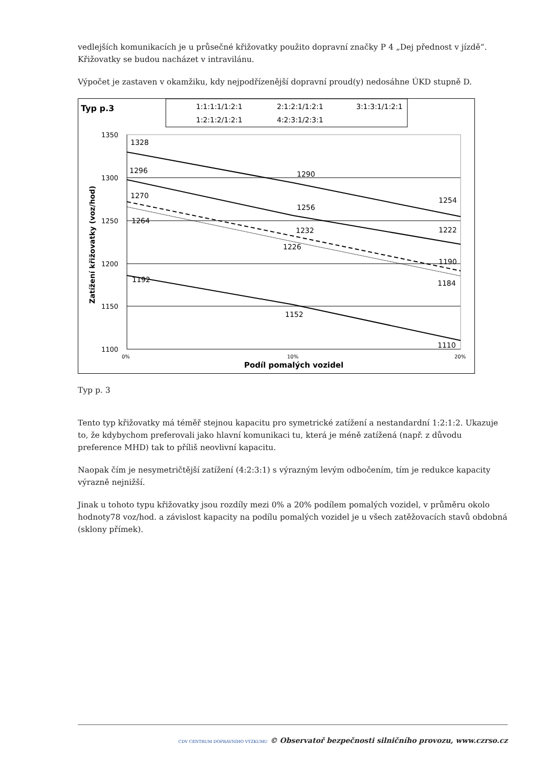vedlejších komunikacích je u průsečné křižovatky použito dopravní značky P 4 „Dej přednost v jízdě“. Křižovatky se budou nacházet v intravilánu.
Výpočet je zastaven v okamžiku, kdy nejpodřízenější dopravní proud(y) nedosáhne ÚKD stupně D.
Typ p.3
1:1:1:1/1:2:1
2:1:2:1/1:2:1
3:1:3:1/1:2:1
1:2:1:2/1:2:1
4:2:3:1/2:3:1
1350
1300
1250
1200
1150
1100
1328
1296
1270
1264
1192
1290
1256
1232
1226
1152
1254
1222
1190
1184
1110
0%
10%
20%
Podíl pomalých vozidel
Zatížení křižovatky (voz/hod)
Typ p. 3
Tento typ křižovatky má téměř stejnou kapacitu pro symetrické zatížení a nestandardní 1:2:1:2. Ukazuje to, že kdybychom preferovali jako hlavní komunikaci tu, která je méně zatížená (např. z důvodu preference MHD) tak to příliš neovlivní kapacitu.
Naopak čím je nesymetričtější zatížení (4:2:3:1) s výrazným levým odbočením, tím je redukce kapacity výrazně nejnižší.
Jinak u tohoto typu křižovatky jsou rozdíly mezi 0% a 20% podílem pomalých vozidel, v průměru okolo hodnoty78 voz/hod. a závislost kapacity na podílu pomalých vozidel je u všech zatěžovacích stavů obdobná (sklony přímek).
CDV CENTRUM DOPRAVNÍHO VÝZKUMU © Observatoř bezpečnosti silničního provozu, www.czrso.cz